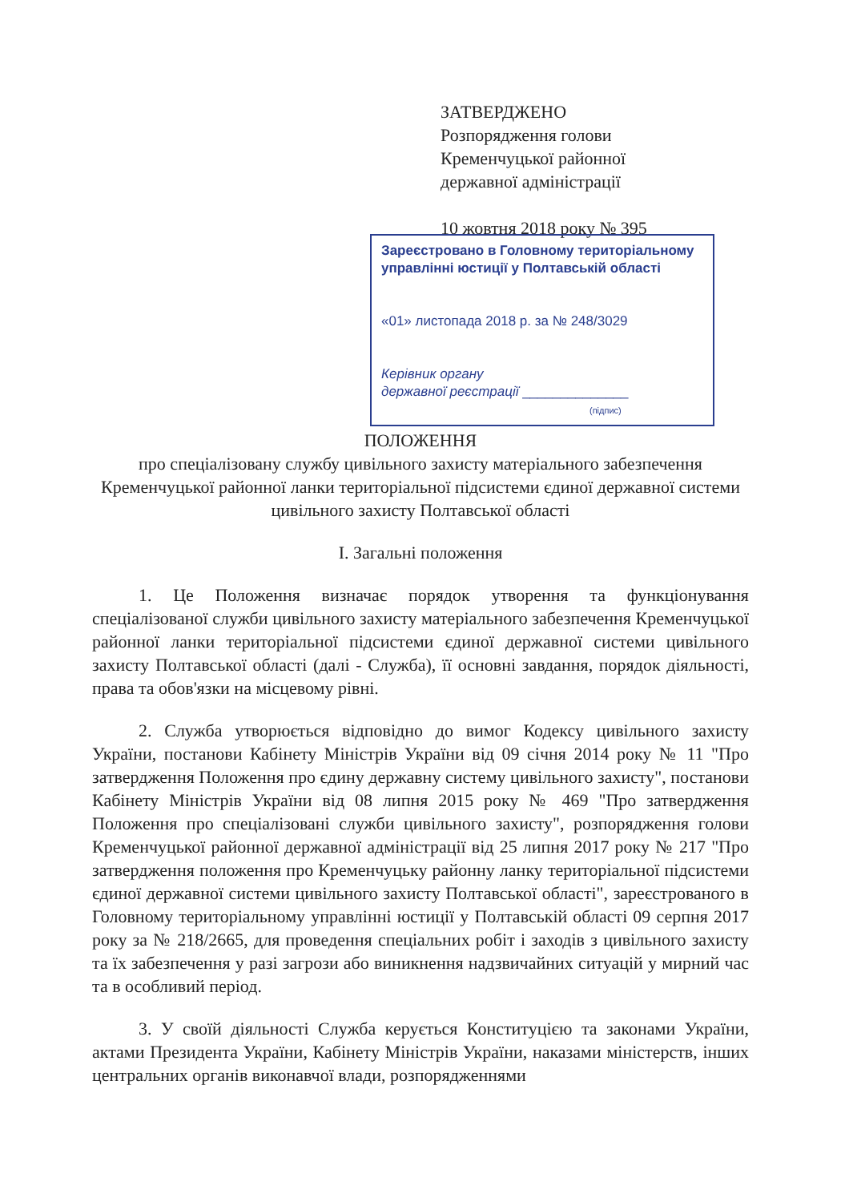ЗАТВЕРДЖЕНО
Розпорядження голови
Кременчуцької районної
державної адміністрації
10 жовтня 2018 року № 395
Зареєстровано в Головному територіальному
управлінні юстиції у Полтавській області
«01» листопада 2018 р. за № 248/3029
Керівник органу
державної реєстрації ______________
(підпис)
ПОЛОЖЕННЯ
про спеціалізовану службу цивільного захисту матеріального забезпечення Кременчуцької районної ланки територіальної підсистеми єдиної державної системи цивільного захисту Полтавської області
I. Загальні положення
1. Це Положення визначає порядок утворення та функціонування спеціалізованої служби цивільного захисту матеріального забезпечення Кременчуцької районної ланки територіальної підсистеми єдиної державної системи цивільного захисту Полтавської області (далі - Служба), її основні завдання, порядок діяльності, права та обов'язки на місцевому рівні.
2. Служба утворюється відповідно до вимог Кодексу цивільного захисту України, постанови Кабінету Міністрів України від 09 січня 2014 року № 11 "Про затвердження Положення про єдину державну систему цивільного захисту", постанови Кабінету Міністрів України від 08 липня 2015 року № 469 "Про затвердження Положення про спеціалізовані служби цивільного захисту", розпорядження голови Кременчуцької районної державної адміністрації від 25 липня 2017 року № 217 "Про затвердження положення про Кременчуцьку районну ланку територіальної підсистеми єдиної державної системи цивільного захисту Полтавської області", зареєстрованого в Головному територіальному управлінні юстиції у Полтавській області 09 серпня 2017 року за № 218/2665, для проведення спеціальних робіт і заходів з цивільного захисту та їх забезпечення у разі загрози або виникнення надзвичайних ситуацій у мирний час та в особливий період.
3. У своїй діяльності Служба керується Конституцією та законами України, актами Президента України, Кабінету Міністрів України, наказами міністерств, інших центральних органів виконавчої влади, розпорядженнями